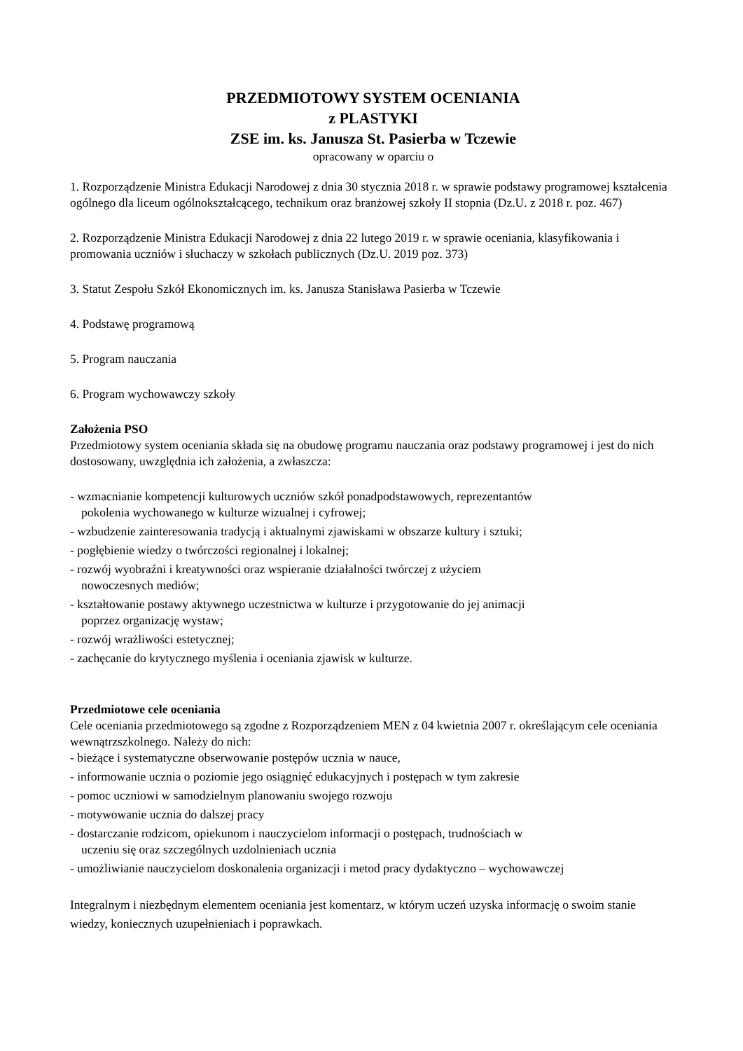PRZEDMIOTOWY SYSTEM OCENIANIA
z PLASTYKI
ZSE im. ks. Janusza St. Pasierba w Tczewie
opracowany w oparciu o
1. Rozporządzenie Ministra Edukacji Narodowej z dnia 30 stycznia 2018 r. w sprawie podstawy programowej kształcenia ogólnego dla liceum ogólnokształcącego, technikum oraz branżowej szkoły II stopnia (Dz.U. z 2018 r. poz. 467)
2. Rozporządzenie Ministra Edukacji Narodowej z dnia 22 lutego 2019 r. w sprawie oceniania, klasyfikowania i promowania uczniów i słuchaczy w szkołach publicznych (Dz.U. 2019 poz. 373)
3. Statut Zespołu Szkół Ekonomicznych im. ks. Janusza Stanisława Pasierba w Tczewie
4. Podstawę programową
5. Program nauczania
6. Program wychowawczy szkoły
Założenia PSO
Przedmiotowy system oceniania składa się na obudowę programu nauczania oraz podstawy programowej i jest do nich dostosowany, uwzględnia ich założenia, a zwłaszcza:
- wzmacnianie kompetencji kulturowych uczniów szkół ponadpodstawowych, reprezentantów
pokolenia wychowanego w kulturze wizualnej i cyfrowej;
- wzbudzenie zainteresowania tradycją i aktualnymi zjawiskami w obszarze kultury i sztuki;
- pogłębienie wiedzy o twórczości regionalnej i lokalnej;
- rozwój wyobraźni i kreatywności oraz wspieranie działalności twórczej z użyciem
nowoczesnych mediów;
- kształtowanie postawy aktywnego uczestnictwa w kulturze i przygotowanie do jej animacji
poprzez organizację wystaw;
- rozwój wrażliwości estetycznej;
- zachęcanie do krytycznego myślenia i oceniania zjawisk w kulturze.
Przedmiotowe cele oceniania
Cele oceniania przedmiotowego są zgodne z Rozporządzeniem MEN z 04 kwietnia 2007 r. określającym cele oceniania wewnątrzszkolnego. Należy do nich:
- bieżące i systematyczne obserwowanie postępów ucznia w nauce,
- informowanie ucznia o poziomie jego osiągnięć edukacyjnych i postępach w tym zakresie
- pomoc uczniowi w samodzielnym planowaniu swojego rozwoju
- motywowanie ucznia do dalszej pracy
- dostarczanie rodzicom, opiekunom i nauczycielom informacji o postępach, trudnościach w
uczeniu się oraz szczególnych uzdolnieniach ucznia
- umożliwianie nauczycielom doskonalenia organizacji i metod pracy dydaktyczno – wychowawczej
Integralnym i niezbędnym elementem oceniania jest komentarz, w którym uczeń uzyska informację o swoim stanie wiedzy, koniecznych uzupełnieniach i poprawkach.